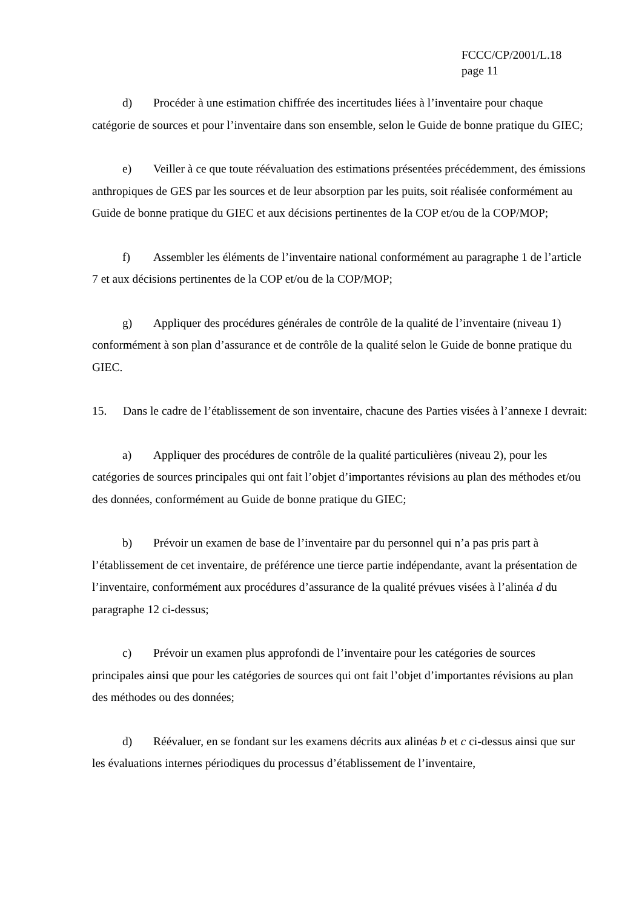FCCC/CP/2001/L.18
page 11
d) Procéder à une estimation chiffrée des incertitudes liées à l’inventaire pour chaque catégorie de sources et pour l’inventaire dans son ensemble, selon le Guide de bonne pratique du GIEC;
e) Veiller à ce que toute réévaluation des estimations présentées précédemment, des émissions anthropiques de GES par les sources et de leur absorption par les puits, soit réalisée conformément au Guide de bonne pratique du GIEC et aux décisions pertinentes de la COP et/ou de la COP/MOP;
f) Assembler les éléments de l’inventaire national conformément au paragraphe 1 de l’article 7 et aux décisions pertinentes de la COP et/ou de la COP/MOP;
g) Appliquer des procédures générales de contrôle de la qualité de l’inventaire (niveau 1) conformément à son plan d’assurance et de contrôle de la qualité selon le Guide de bonne pratique du GIEC.
15. Dans le cadre de l’établissement de son inventaire, chacune des Parties visées à l’annexe I devrait:
a) Appliquer des procédures de contrôle de la qualité particulières (niveau 2), pour les catégories de sources principales qui ont fait l’objet d’importantes révisions au plan des méthodes et/ou des données, conformément au Guide de bonne pratique du GIEC;
b) Prévoir un examen de base de l’inventaire par du personnel qui n’a pas pris part à l’établissement de cet inventaire, de préférence une tierce partie indépendante, avant la présentation de l’inventaire, conformément aux procédures d’assurance de la qualité prévues visées à l’alinéa d du paragraphe 12 ci-dessus;
c) Prévoir un examen plus approfondi de l’inventaire pour les catégories de sources principales ainsi que pour les catégories de sources qui ont fait l’objet d’importantes révisions au plan des méthodes ou des données;
d) Réévaluer, en se fondant sur les examens décrits aux alinéas b et c ci-dessus ainsi que sur les évaluations internes périodiques du processus d’établissement de l’inventaire,